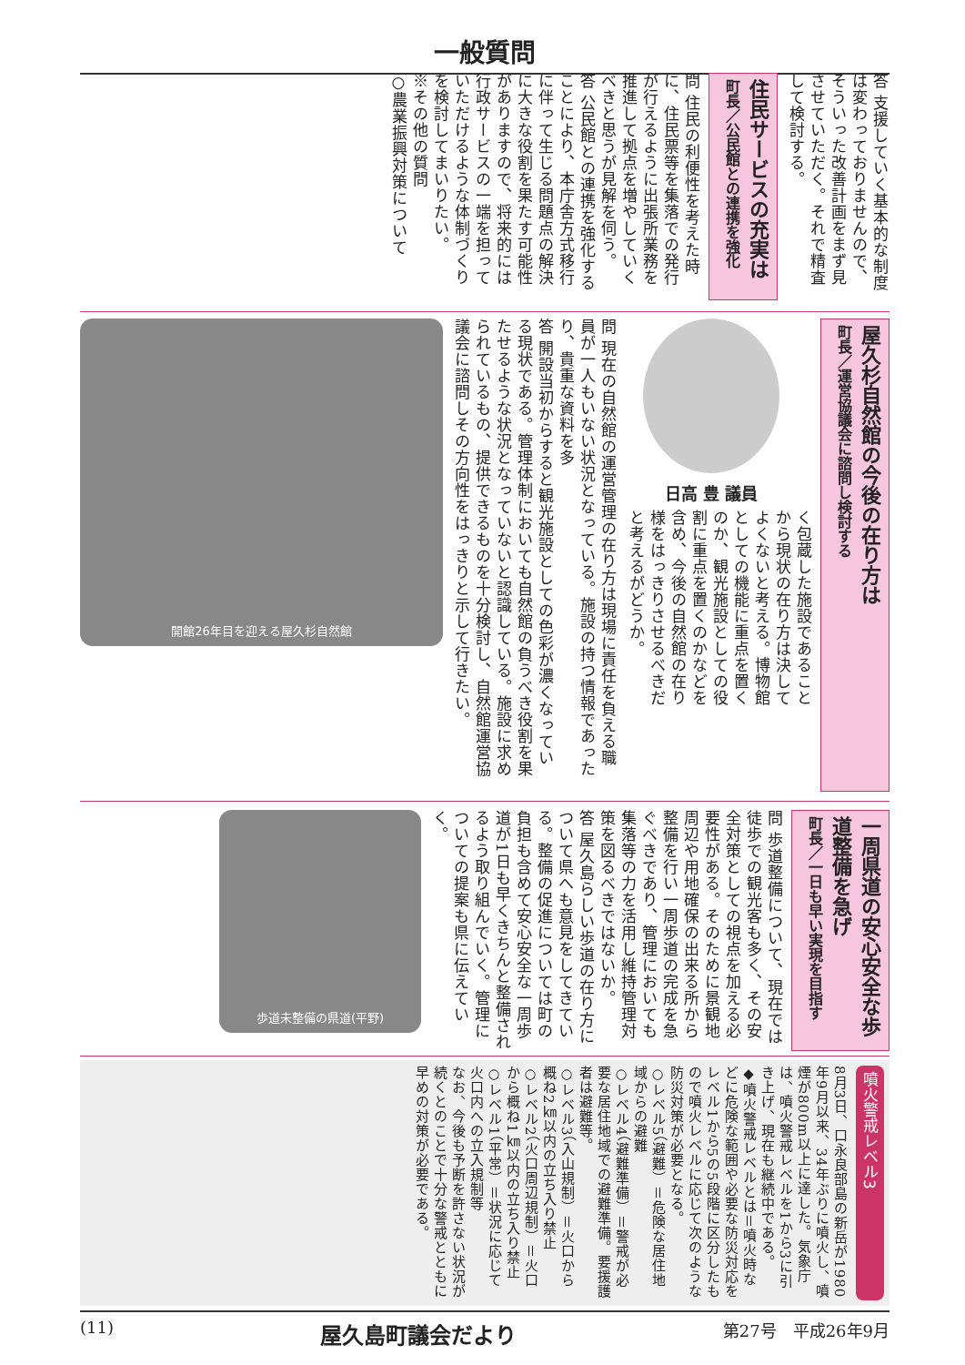一般質問
答 支援していく基本的な制度は変わっておりませんので、そういった改善計画をまず見させていただく。それで精査して検討する。
住民サービスの充実は
町長／公民館との連携を強化
問 住民の利便性を考えた時に、住民票等を集落での発行が行えるように出張所業務を推進して拠点を増やしていくべきと思うが見解を伺う。
答 公民館との連携を強化することにより、本庁舎方式移行に伴って生じる問題点の解決に大きな役割を果たす可能性がありますので、将来的には行政サービスの一端を担っていただけるような体制づくりを検討してまいりたい。
※その他の質問
○農業振興対策について
屋久杉自然館の今後の在り方は
町長／運営協議会に諮問し検討する
日高 豊 議員
く包蔵した施設であることから現状の在り方は決してよくないと考える。博物館としての機能に重点を置くのか、観光施設としての役割に重点を置くのかなどを含め、今後の自然館の在り様をはっきりさせるべきだと考えるがどうか。
問 現在の自然館の運営管理の在り方は現場に責任を負える職員が一人もいない状況となっている。施設の持つ情報であったり、貴重な資料を多
答 開設当初からすると観光施設としての色彩が濃くなっている現状である。管理体制においても自然館の負うべき役割を果たせるような状況となっていないと認識している。施設に求められているもの、提供できるものを十分検討し、自然館運営協議会に諮問しその方向性をはっきりと示して行きたい。
開館26年目を迎える屋久杉自然館
一周県道の安心安全な歩道整備を急げ
町長／一日も早い実現を目指す
問 歩道整備について、現在では徒歩での観光客も多く、その安全対策としての視点を加える必要性がある。そのために景観地周辺や用地確保の出来る所から整備を行い一周歩道の完成を急ぐべきであり、管理においても集落等の力を活用し維持管理対策を図るべきではないか。
答 屋久島らしい歩道の在り方について県へも意見をしてきている。整備の促進については町の負担も含めて安心安全な一周歩道が1日も早くきちんと整備されるよう取り組んでいく。管理についての提案も県に伝えていく。
歩道未整備の県道(平野)
噴火警戒レベル3
8月3日、口永良部島の新岳が1980年9月以来、34年ぶりに噴火し、噴煙が800m以上に達した。気象庁は、噴火警戒レベルを1から3に引き上げ、現在も継続中である。
◆噴火警戒レベルとは＝噴火時などに危険な範囲や必要な防災対応をレベル1から5の5段階に区分したもので噴火レベルに応じて次のような防災対策が必要となる。
○レベル5（避難）＝危険な居住地域からの避難
○レベル4（避難準備）＝警戒が必要な居住地域での避難準備。要援護者は避難等。
○レベル3（入山規制）＝火口から概ね2㎞以内の立ち入り禁止
○レベル2（火口周辺規制）＝火口から概ね1㎞以内の立ち入り禁止
○レベル1（平常）＝状況に応じて火口内への立入規制等
なお、今後も予断を許さない状況が続くとのことで十分な警戒とともに早めの対策が必要である。
(11) 屋久島町議会だより 第27号　平成26年9月